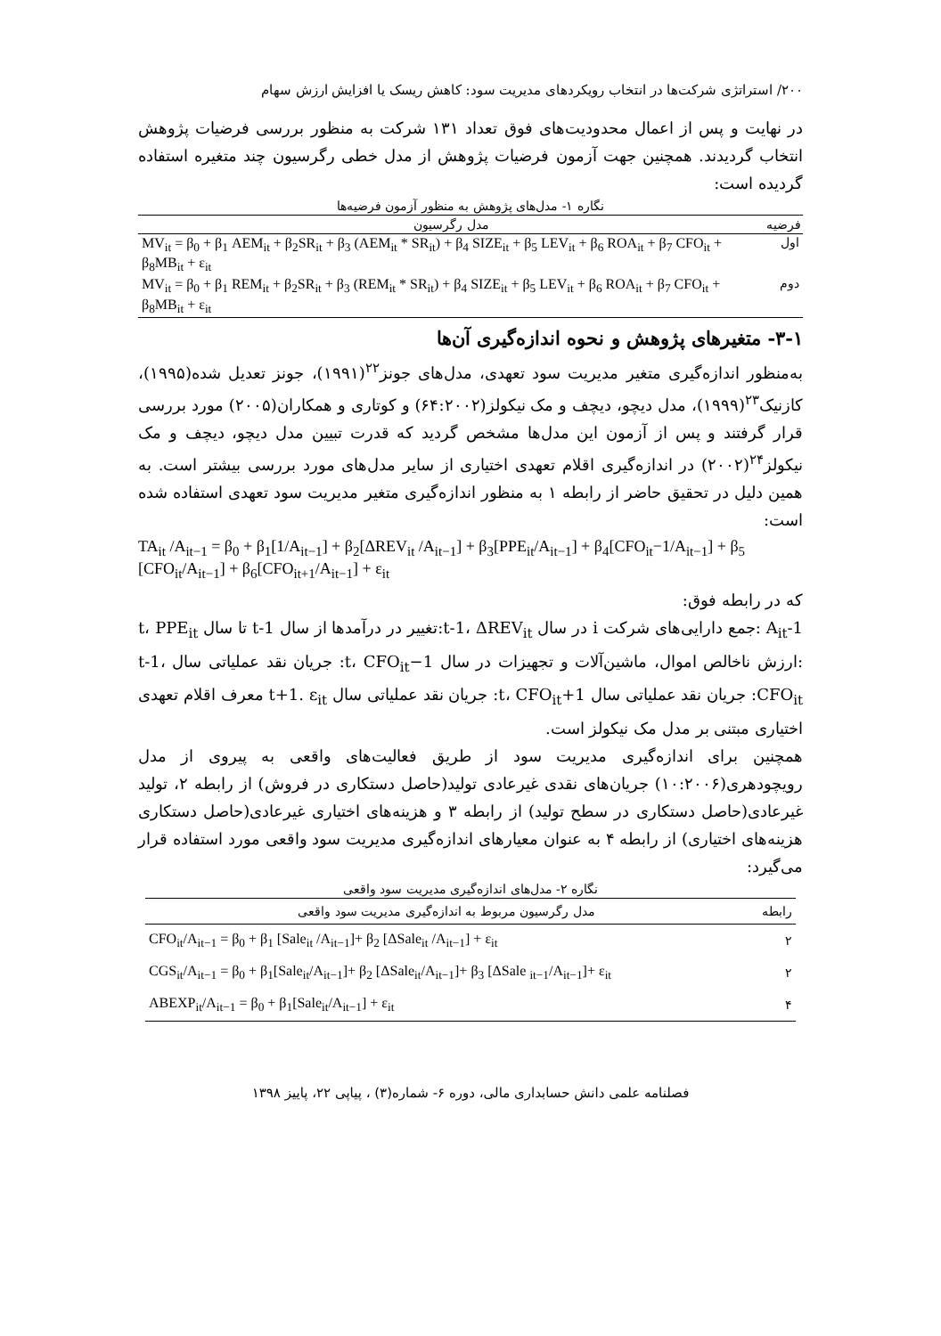۲۰۰/ استراتژی شرکت‌ها در انتخاب رویکردهای مدیریت سود: کاهش ریسک یا افزایش ارزش سهام
در نهایت و پس از اعمال محدودیت‌های فوق تعداد ۱۳۱ شرکت به منظور بررسی فرضیات پژوهش انتخاب گردیدند. همچنین جهت آزمون فرضیات پژوهش از مدل خطی رگرسیون چند متغیره استفاده گردیده است:
نگاره ۱- مدل‌های پژوهش به منظور آزمون فرضیه‌ها
| فرضیه | مدل رگرسیون |
| --- | --- |
| اول | MV<sub>it</sub> = β<sub>0</sub> + β<sub>1</sub> AEM<sub>it</sub> + β<sub>2</sub>SR<sub>it</sub> + β<sub>3</sub> (AEM<sub>it</sub> * SR<sub>it</sub>) + β<sub>4</sub> SIZE<sub>it</sub> + β<sub>5</sub> LEV<sub>it</sub> + β<sub>6</sub> ROA<sub>it</sub> + β<sub>7</sub> CFO<sub>it</sub> + β<sub>8</sub>MB<sub>it</sub> + ε<sub>it</sub> |
| دوم | MV<sub>it</sub> = β<sub>0</sub> + β<sub>1</sub> REM<sub>it</sub> + β<sub>2</sub>SR<sub>it</sub> + β<sub>3</sub> (REM<sub>it</sub> * SR<sub>it</sub>) + β<sub>4</sub> SIZE<sub>it</sub> + β<sub>5</sub> LEV<sub>it</sub> + β<sub>6</sub> ROA<sub>it</sub> + β<sub>7</sub> CFO<sub>it</sub> + β<sub>8</sub>MB<sub>it</sub> + ε<sub>it</sub> |
۳-۱- متغیرهای پژوهش و نحوه اندازه‌گیری آن‌ها
به‌منظور اندازه‌گیری متغیر مدیریت سود تعهدی، مدل‌های جونز<sup>۲۲</sup>(۱۹۹۱)، جونز تعدیل شده(۱۹۹۵)، کازنیک<sup>۲۳</sup>(۱۹۹۹)، مدل دیچو، دیچف و مک نیکولز(۶۴:۲۰۰۲) و کوتاری و همکاران(۲۰۰۵) مورد بررسی قرار گرفتند و پس از آزمون این مدل‌ها مشخص گردید که قدرت تبیین مدل دیچو، دیچف و مک نیکولز<sup>۲۴</sup>(۲۰۰۲) در اندازه‌گیری اقلام تعهدی اختیاری از سایر مدل‌های مورد بررسی بیشتر است. به همین دلیل در تحقیق حاضر از رابطه ۱ به منظور اندازه‌گیری متغیر مدیریت سود تعهدی استفاده شده است:
TA<sub>it</sub> /A<sub>it−1</sub> = β<sub>0</sub> + β<sub>1</sub>[1/A<sub>it−1</sub>] + β<sub>2</sub>[ΔREV<sub>it</sub> /A<sub>it−1</sub>] + β<sub>3</sub>[PPE<sub>it</sub>/A<sub>it−1</sub>] + β<sub>4</sub>[CFO<sub>it</sub>−1/A<sub>it−1</sub>] + β<sub>5</sub> [CFO<sub>it</sub>/A<sub>it−1</sub>] + β<sub>6</sub>[CFO<sub>it+1</sub>/A<sub>it−1</sub>] + ε<sub>it</sub>
که در رابطه فوق:
A<sub>it</sub>-1 :جمع دارایی‌های شرکت i در سال t-1، ΔREV<sub>it</sub>:تغییر در درآمدها از سال t-1 تا سال t، PPE<sub>it</sub> :ارزش ناخالص اموال، ماشین‌آلات و تجهیزات در سال t، CFO<sub>it</sub>−1: جریان نقد عملیاتی سال t-1، CFO<sub>it</sub>: جریان نقد عملیاتی سال t، CFO<sub>it</sub>+1: جریان نقد عملیاتی سال t+1. ε<sub>it</sub> معرف اقلام تعهدی اختیاری مبتنی بر مدل مک نیکولز است.
همچنین برای اندازه‌گیری مدیریت سود از طریق فعالیت‌های واقعی به پیروی از مدل رویچودهری(۱۰:۲۰۰۶) جریان‌های نقدی غیرعادی تولید(حاصل دستکاری در فروش) از رابطه ۲، تولید غیرعادی(حاصل دستکاری در سطح تولید) از رابطه ۳ و هزینه‌های اختیاری غیرعادی(حاصل دستکاری هزینه‌های اختیاری) از رابطه ۴ به عنوان معیارهای اندازه‌گیری مدیریت سود واقعی مورد استفاده قرار می‌گیرد:
نگاره ۲- مدل‌های اندازه‌گیری مدیریت سود واقعی
| رابطه | مدل رگرسیون مربوط به اندازه‌گیری مدیریت سود واقعی |
| --- | --- |
| ۲ | CFO<sub>it</sub>/A<sub>it−1</sub> = β<sub>0</sub> + β<sub>1</sub> [Sale<sub>it</sub> /A<sub>it−1</sub>]+ β<sub>2</sub> [ΔSale<sub>it</sub> /A<sub>it−1</sub>] + ε<sub>it</sub> |
| ۲ | CGS<sub>it</sub>/A<sub>it−1</sub> = β<sub>0</sub> + β<sub>1</sub>[Sale<sub>it</sub>/A<sub>it−1</sub>]+ β<sub>2</sub> [ΔSale<sub>it</sub>/A<sub>it−1</sub>]+ β<sub>3</sub> [ΔSale <sub>it−1</sub>/A<sub>it−1</sub>]+ ε<sub>it</sub> |
| ۴ | ABEXP<sub>it</sub>/A<sub>it−1</sub> = β<sub>0</sub> + β<sub>1</sub>[Sale<sub>it</sub>/A<sub>it−1</sub>] + ε<sub>it</sub> |
فصلنامه علمی دانش حسابداری مالی، دوره ۶- شماره(۳) ، پیاپی ۲۲، پاییز ۱۳۹۸